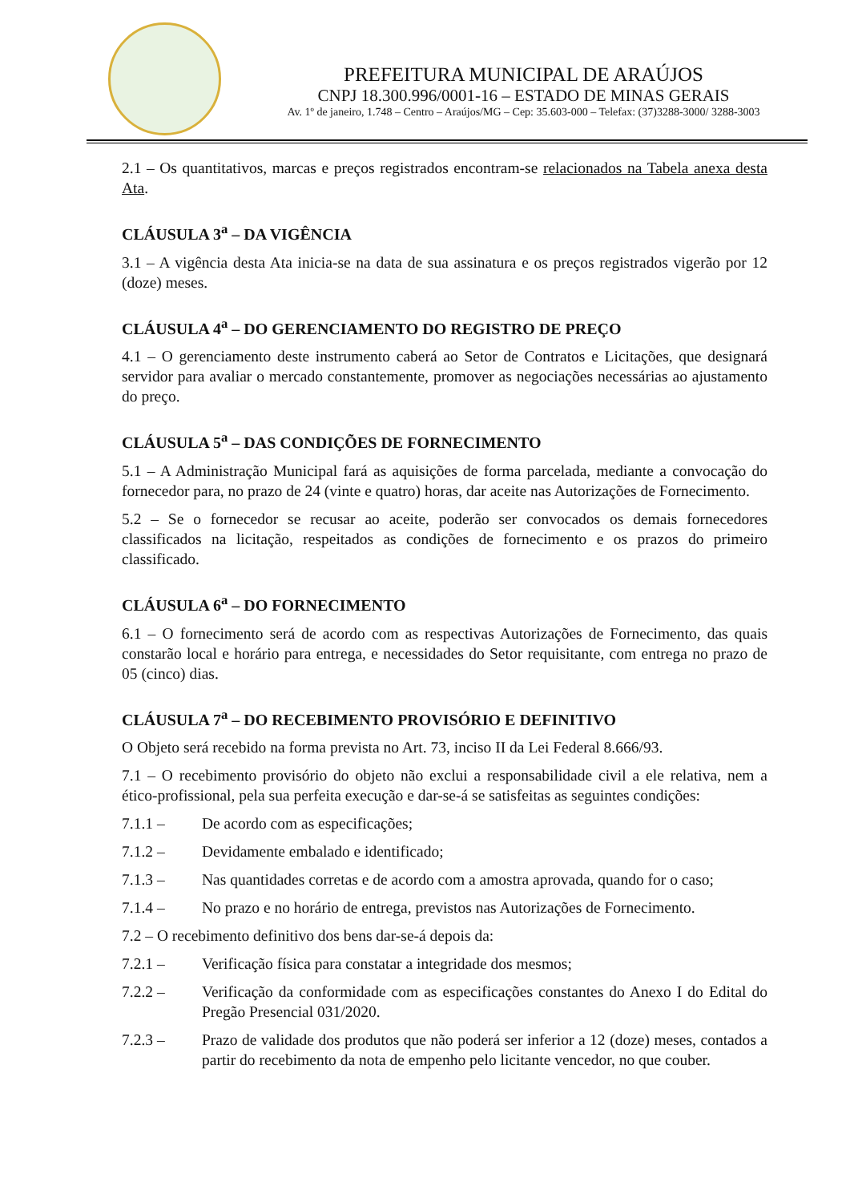PREFEITURA MUNICIPAL DE ARAÚJOS
CNPJ 18.300.996/0001-16 – ESTADO DE MINAS GERAIS
Av. 1º de janeiro, 1.748 – Centro – Araújos/MG – Cep: 35.603-000 – Telefax: (37)3288-3000/ 3288-3003
2.1 – Os quantitativos, marcas e preços registrados encontram-se relacionados na Tabela anexa desta Ata.
CLÁUSULA 3<sup>a</sup> – DA VIGÊNCIA
3.1 – A vigência desta Ata inicia-se na data de sua assinatura e os preços registrados vigerão por 12 (doze) meses.
CLÁUSULA 4<sup>a</sup> – DO GERENCIAMENTO DO REGISTRO DE PREÇO
4.1 – O gerenciamento deste instrumento caberá ao Setor de Contratos e Licitações, que designará servidor para avaliar o mercado constantemente, promover as negociações necessárias ao ajustamento do preço.
CLÁUSULA 5<sup>a</sup> – DAS CONDIÇÕES DE FORNECIMENTO
5.1 – A Administração Municipal fará as aquisições de forma parcelada, mediante a convocação do fornecedor para, no prazo de 24 (vinte e quatro) horas, dar aceite nas Autorizações de Fornecimento.
5.2 – Se o fornecedor se recusar ao aceite, poderão ser convocados os demais fornecedores classificados na licitação, respeitados as condições de fornecimento e os prazos do primeiro classificado.
CLÁUSULA 6<sup>a</sup> – DO FORNECIMENTO
6.1 – O fornecimento será de acordo com as respectivas Autorizações de Fornecimento, das quais constarão local e horário para entrega, e necessidades do Setor requisitante, com entrega no prazo de 05 (cinco) dias.
CLÁUSULA 7<sup>a</sup> – DO RECEBIMENTO PROVISÓRIO E DEFINITIVO
O Objeto será recebido na forma prevista no Art. 73, inciso II da Lei Federal 8.666/93.
7.1 – O recebimento provisório do objeto não exclui a responsabilidade civil a ele relativa, nem a ético-profissional, pela sua perfeita execução e dar-se-á se satisfeitas as seguintes condições:
7.1.1 – De acordo com as especificações;
7.1.2 – Devidamente embalado e identificado;
7.1.3 – Nas quantidades corretas e de acordo com a amostra aprovada, quando for o caso;
7.1.4 – No prazo e no horário de entrega, previstos nas Autorizações de Fornecimento.
7.2 – O recebimento definitivo dos bens dar-se-á depois da:
7.2.1 – Verificação física para constatar a integridade dos mesmos;
7.2.2 – Verificação da conformidade com as especificações constantes do Anexo I do Edital do Pregão Presencial 031/2020.
7.2.3 – Prazo de validade dos produtos que não poderá ser inferior a 12 (doze) meses, contados a partir do recebimento da nota de empenho pelo licitante vencedor, no que couber.